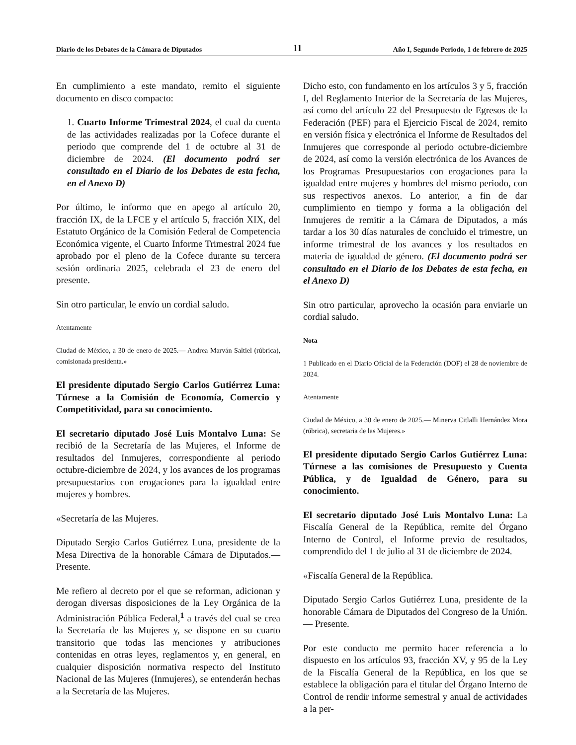Diario de los Debates de la Cámara de Diputados 11 Año I, Segundo Periodo, 1 de febrero de 2025
En cumplimiento a este mandato, remito el siguiente documento en disco compacto:
1. Cuarto Informe Trimestral 2024, el cual da cuenta de las actividades realizadas por la Cofece durante el periodo que comprende del 1 de octubre al 31 de diciembre de 2024. (El documento podrá ser consultado en el Diario de los Debates de esta fecha, en el Anexo D)
Por último, le informo que en apego al artículo 20, fracción IX, de la LFCE y el artículo 5, fracción XIX, del Estatuto Orgánico de la Comisión Federal de Competencia Económica vigente, el Cuarto Informe Trimestral 2024 fue aprobado por el pleno de la Cofece durante su tercera sesión ordinaria 2025, celebrada el 23 de enero del presente.
Sin otro particular, le envío un cordial saludo.
Atentamente
Ciudad de México, a 30 de enero de 2025.— Andrea Marván Saltiel (rúbrica), comisionada presidenta.»
El presidente diputado Sergio Carlos Gutiérrez Luna: Túrnese a la Comisión de Economía, Comercio y Competitividad, para su conocimiento.
El secretario diputado José Luis Montalvo Luna: Se recibió de la Secretaría de las Mujeres, el Informe de resultados del Inmujeres, correspondiente al periodo octubre-diciembre de 2024, y los avances de los programas presupuestarios con erogaciones para la igualdad entre mujeres y hombres.
«Secretaría de las Mujeres.
Diputado Sergio Carlos Gutiérrez Luna, presidente de la Mesa Directiva de la honorable Cámara de Diputados.— Presente.
Me refiero al decreto por el que se reforman, adicionan y derogan diversas disposiciones de la Ley Orgánica de la Administración Pública Federal,<sup>1</sup> a través del cual se crea la Secretaría de las Mujeres y, se dispone en su cuarto transitorio que todas las menciones y atribuciones contenidas en otras leyes, reglamentos y, en general, en cualquier disposición normativa respecto del Instituto Nacional de las Mujeres (Inmujeres), se entenderán hechas a la Secretaría de las Mujeres.
Dicho esto, con fundamento en los artículos 3 y 5, fracción I, del Reglamento Interior de la Secretaría de las Mujeres, así como del artículo 22 del Presupuesto de Egresos de la Federación (PEF) para el Ejercicio Fiscal de 2024, remito en versión física y electrónica el Informe de Resultados del Inmujeres que corresponde al periodo octubre-diciembre de 2024, así como la versión electrónica de los Avances de los Programas Presupuestarios con erogaciones para la igualdad entre mujeres y hombres del mismo periodo, con sus respectivos anexos. Lo anterior, a fin de dar cumplimiento en tiempo y forma a la obligación del Inmujeres de remitir a la Cámara de Diputados, a más tardar a los 30 días naturales de concluido el trimestre, un informe trimestral de los avances y los resultados en materia de igualdad de género. (El documento podrá ser consultado en el Diario de los Debates de esta fecha, en el Anexo D)
Sin otro particular, aprovecho la ocasión para enviarle un cordial saludo.
Nota
1 Publicado en el Diario Oficial de la Federación (DOF) el 28 de noviembre de 2024.
Atentamente
Ciudad de México, a 30 de enero de 2025.— Minerva Citlalli Hernández Mora (rúbrica), secretaria de las Mujeres.»
El presidente diputado Sergio Carlos Gutiérrez Luna: Túrnese a las comisiones de Presupuesto y Cuenta Pública, y de Igualdad de Género, para su conocimiento.
El secretario diputado José Luis Montalvo Luna: La Fiscalía General de la República, remite del Órgano Interno de Control, el Informe previo de resultados, comprendido del 1 de julio al 31 de diciembre de 2024.
«Fiscalía General de la República.
Diputado Sergio Carlos Gutiérrez Luna, presidente de la honorable Cámara de Diputados del Congreso de la Unión.— Presente.
Por este conducto me permito hacer referencia a lo dispuesto en los artículos 93, fracción XV, y 95 de la Ley de la Fiscalía General de la República, en los que se establece la obligación para el titular del Órgano Interno de Control de rendir informe semestral y anual de actividades a la per-